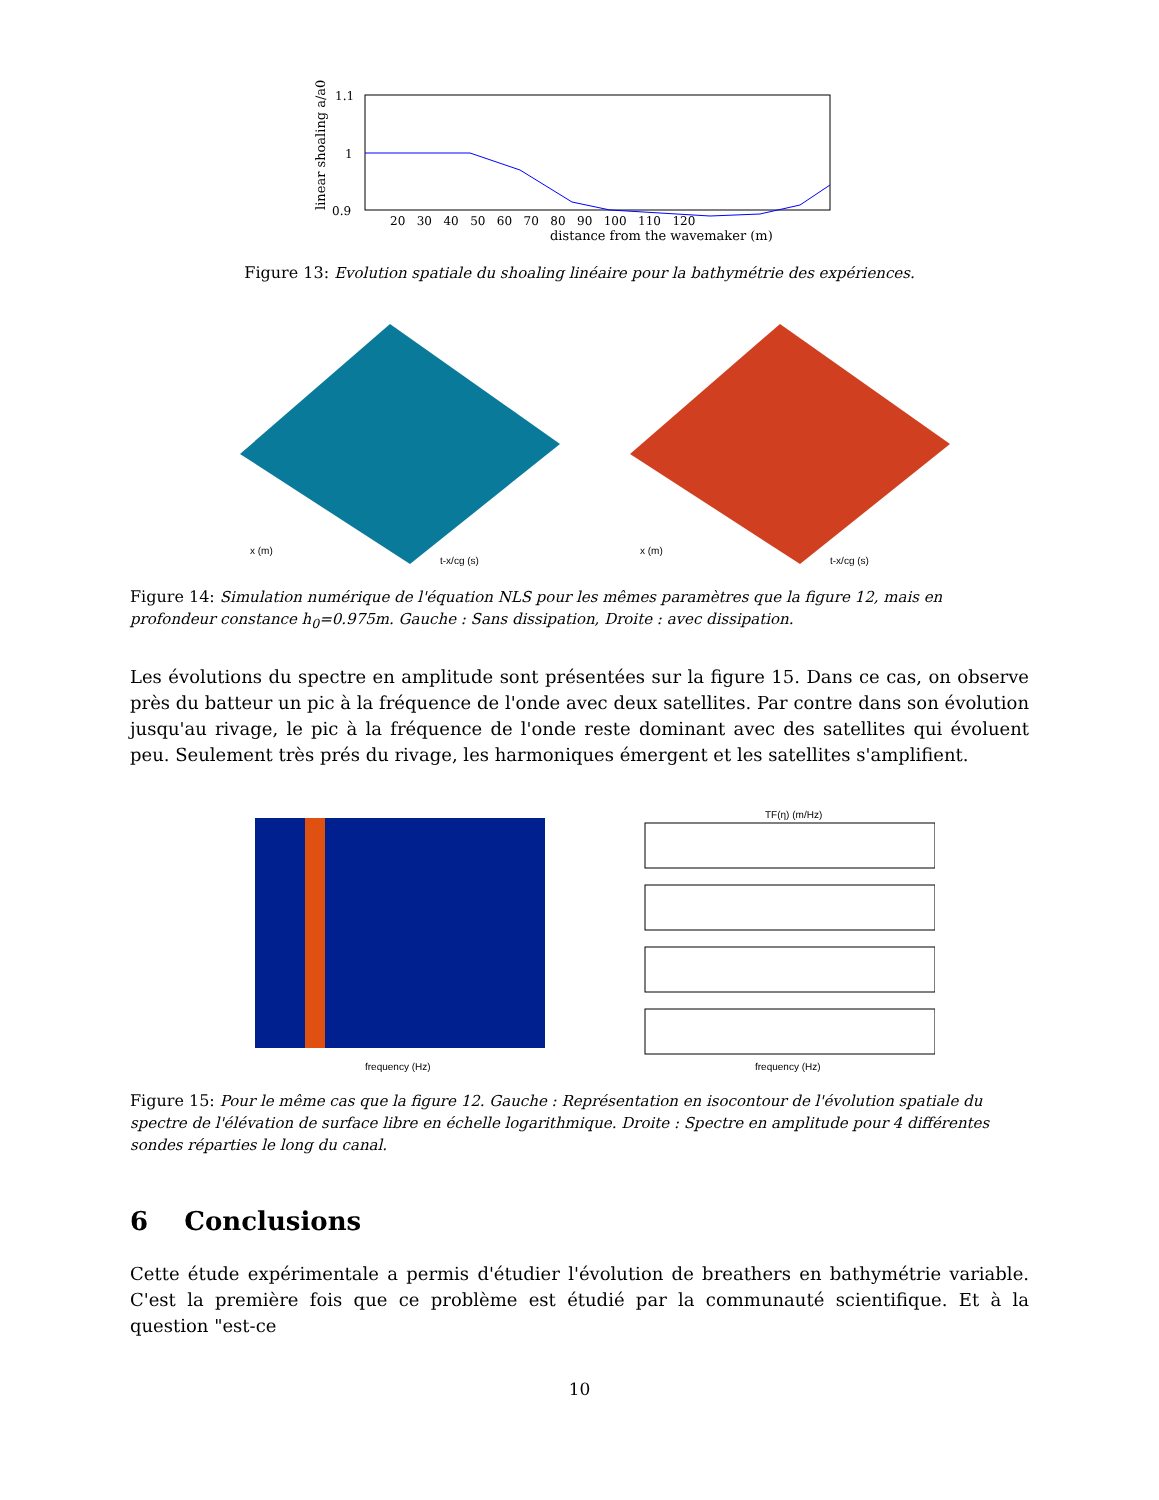1.1
1
0.9
distance from the wavemaker (m)
20 30 40 50 60 70 80 90 100 110 120
linear shoaling a/a0
Figure 13: Evolution spatiale du shoaling linéaire pour la bathymétrie des expériences.
x (m)
t-x/cg (s)
x (m)
t-x/cg (s)
Figure 14: Simulation numérique de l'équation NLS pour les mêmes paramètres que la figure 12, mais en profondeur constance h<sub>0</sub>=0.975m. Gauche : Sans dissipation, Droite : avec dissipation.
Les évolutions du spectre en amplitude sont présentées sur la figure 15. Dans ce cas, on observe près du batteur un pic à la fréquence de l'onde avec deux satellites. Par contre dans son évolution jusqu'au rivage, le pic à la fréquence de l'onde reste dominant avec des satellites qui évoluent peu. Seulement très prés du rivage, les harmoniques émergent et les satellites s'amplifient.
frequency (Hz)
TF(η) (m/Hz)
frequency (Hz)
Figure 15: Pour le même cas que la figure 12. Gauche : Représentation en isocontour de l'évolution spatiale du spectre de l'élévation de surface libre en échelle logarithmique. Droite : Spectre en amplitude pour 4 différentes sondes réparties le long du canal.
6 Conclusions
Cette étude expérimentale a permis d'étudier l'évolution de breathers en bathymétrie variable. C'est la première fois que ce problème est étudié par la communauté scientifique. Et à la question "est-ce
10